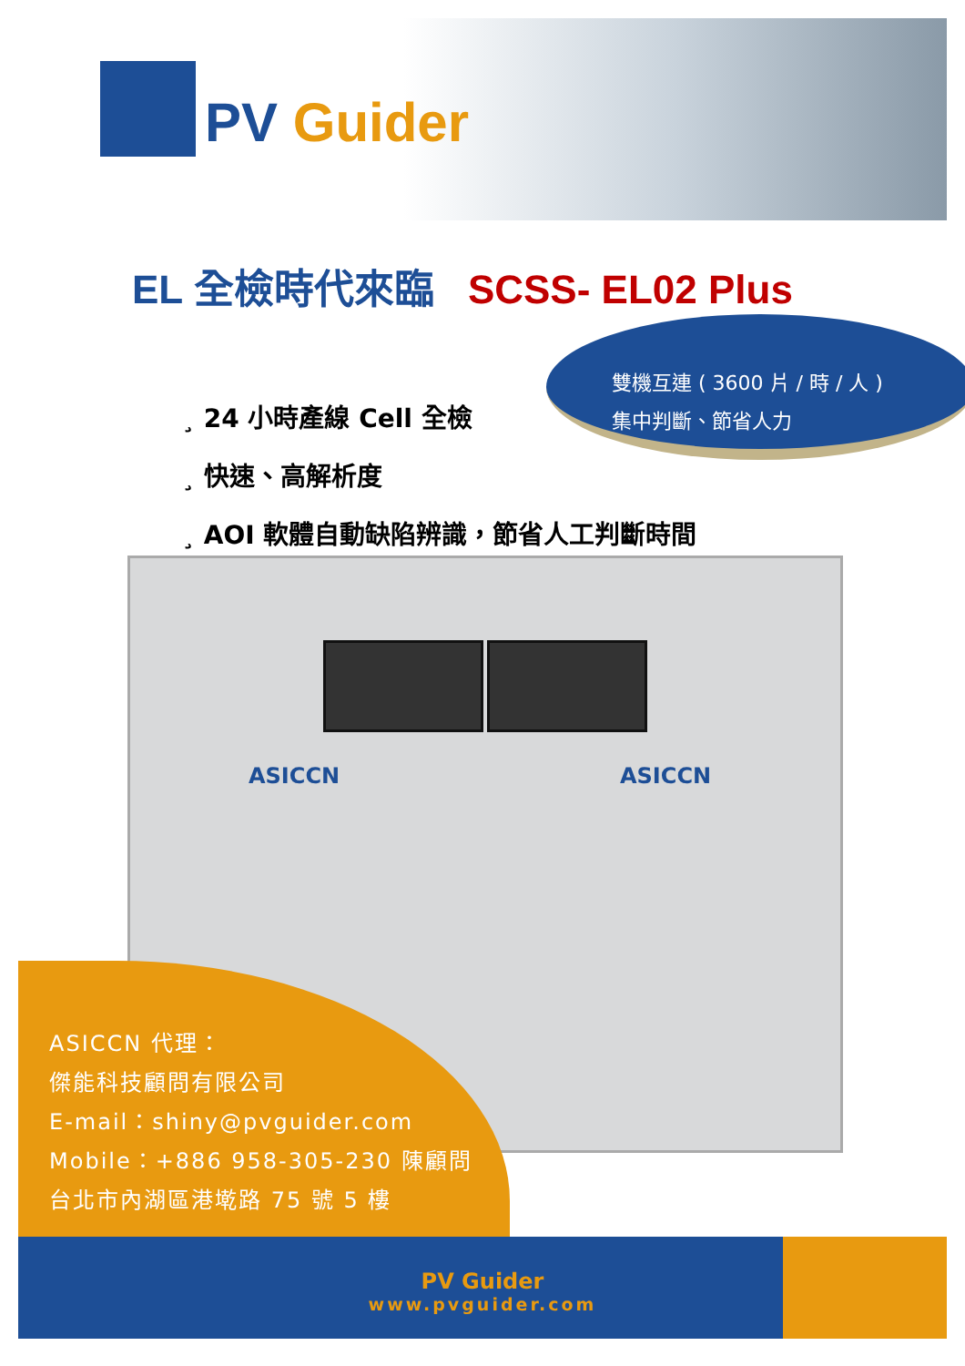PV Guider
EL 全檢時代來臨 SCSS- EL02 Plus
雙機互連 ( 3600 片 / 時 / 人 )
集中判斷、節省人力
¸ 24 小時產線 Cell 全檢
¸ 快速、高解析度
¸ AOI 軟體自動缺陷辨識，節省人工判斷時間
ASICCN ASICCN
ASICCN 代理：
傑能科技顧問有限公司
E-mail：shiny@pvguider.com
Mobile：+886 958-305-230 陳顧問
台北市內湖區港墘路 75 號 5 樓
PV Guider
www.pvguider.com